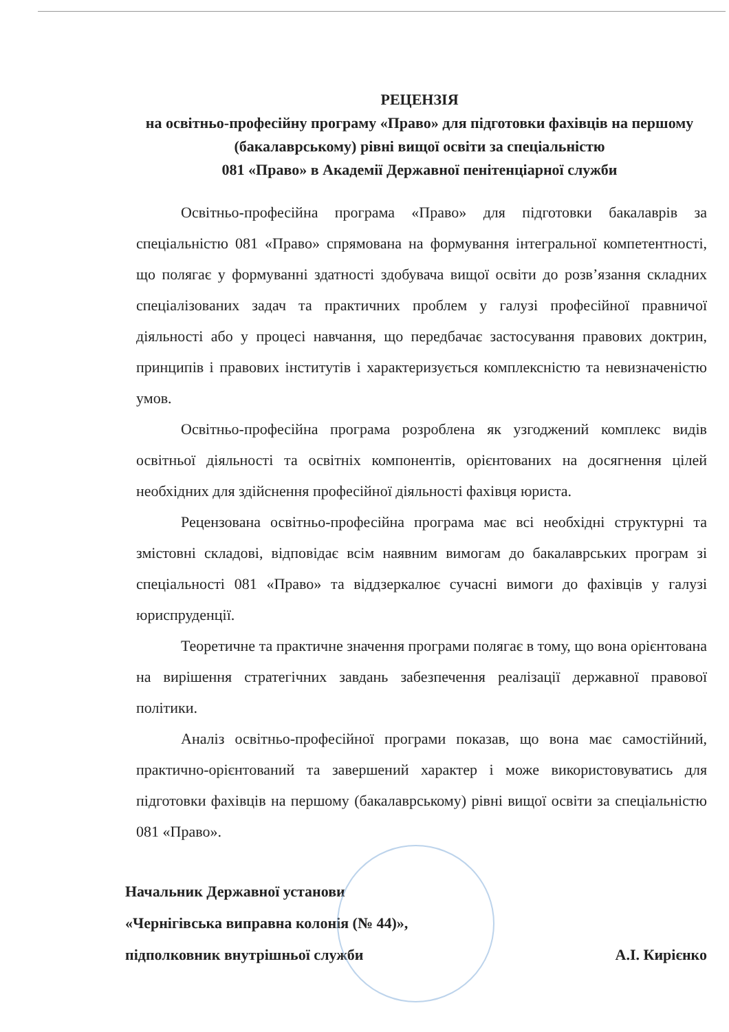РЕЦЕНЗІЯ
на освітньо-професійну програму «Право» для підготовки фахівців на першому (бакалаврському) рівні вищої освіти за спеціальністю
081 «Право» в Академії Державної пенітенціарної служби
Освітньо-професійна програма «Право» для підготовки бакалаврів за спеціальністю 081 «Право» спрямована на формування інтегральної компетентності, що полягає у формуванні здатності здобувача вищої освіти до розв’язання складних спеціалізованих задач та практичних проблем у галузі професійної правничої діяльності або у процесі навчання, що передбачає застосування правових доктрин, принципів і правових інститутів і характеризується комплексністю та невизначеністю умов.
Освітньо-професійна програма розроблена як узгоджений комплекс видів освітньої діяльності та освітніх компонентів, орієнтованих на досягнення цілей необхідних для здійснення професійної діяльності фахівця юриста.
Рецензована освітньо-професійна програма має всі необхідні структурні та змістовні складові, відповідає всім наявним вимогам до бакалаврських програм зі спеціальності 081 «Право» та віддзеркалює сучасні вимоги до фахівців у галузі юриспруденції.
Теоретичне та практичне значення програми полягає в тому, що вона орієнтована на вирішення стратегічних завдань забезпечення реалізації державної правової політики.
Аналіз освітньо-професійної програми показав, що вона має самостійний, практично-орієнтований та завершений характер і може використовуватись для підготовки фахівців на першому (бакалаврському) рівні вищої освіти за спеціальністю 081 «Право».
Начальник Державної установи
«Чернігівська виправна колонія (№ 44)»,
підполковник внутрішньої служби
А.І. Кирієнко